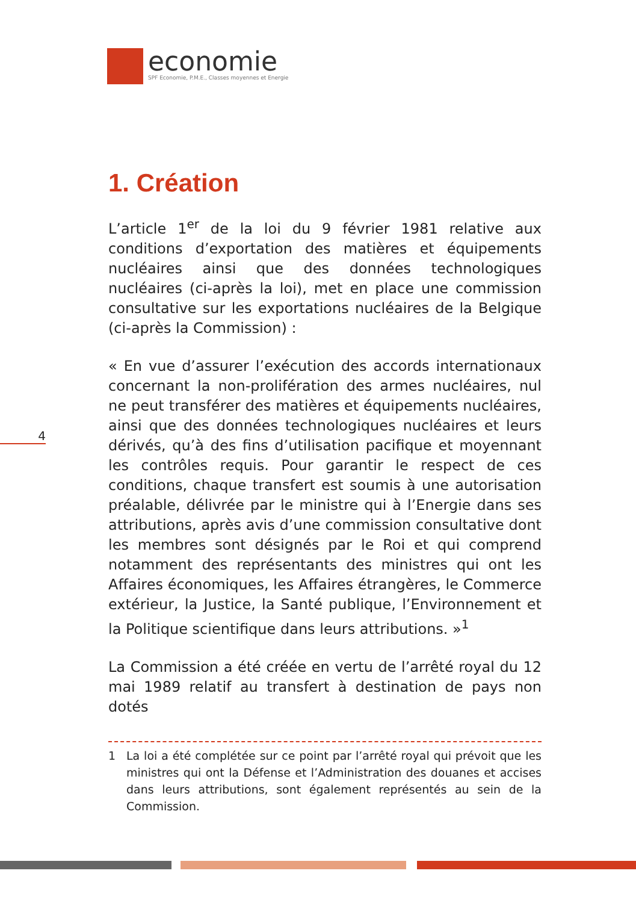economie
SPF Economie, P.M.E., Classes moyennes et Energie
4
1. Création
L’article 1<sup>er</sup> de la loi du 9 février 1981 relative aux conditions d’exportation des matières et équipements nucléaires ainsi que des données technologiques nucléaires (ci-après la loi), met en place une commission consultative sur les exporta­tions nucléaires de la Belgique (ci-après la Commission) :
« En vue d’assurer l’exécution des accords internationaux concernant la non-prolifération des armes nucléaires, nul ne peut transférer des matières et équipements nucléaires, ainsi que des données technologiques nucléaires et leurs dérivés, qu’à des fins d’utilisation pacifique et moyennant les contrôles requis. Pour garantir le respect de ces conditions, chaque transfert est soumis à une autorisation préalable, délivrée par le ministre qui à l’Energie dans ses attributions, après avis d’une commission consultative dont les membres sont désignés par le Roi et qui comprend notamment des re­présentants des ministres qui ont les Affaires économiques, les Affaires étrangères, le Commerce extérieur, la Justice, la Santé publique, l’Environnement et la Politique scientifique dans leurs attributions. »<sup>1</sup>
La Commission a été créée en vertu de l’arrêté royal du 12 mai 1989 relatif au transfert à destination de pays non dotés
1 La loi a été complétée sur ce point par l’arrêté royal qui prévoit que les ministres qui ont la Défense et l’Administration des douanes et ac­cises dans leurs attributions, sont également représentés au sein de la Commission.